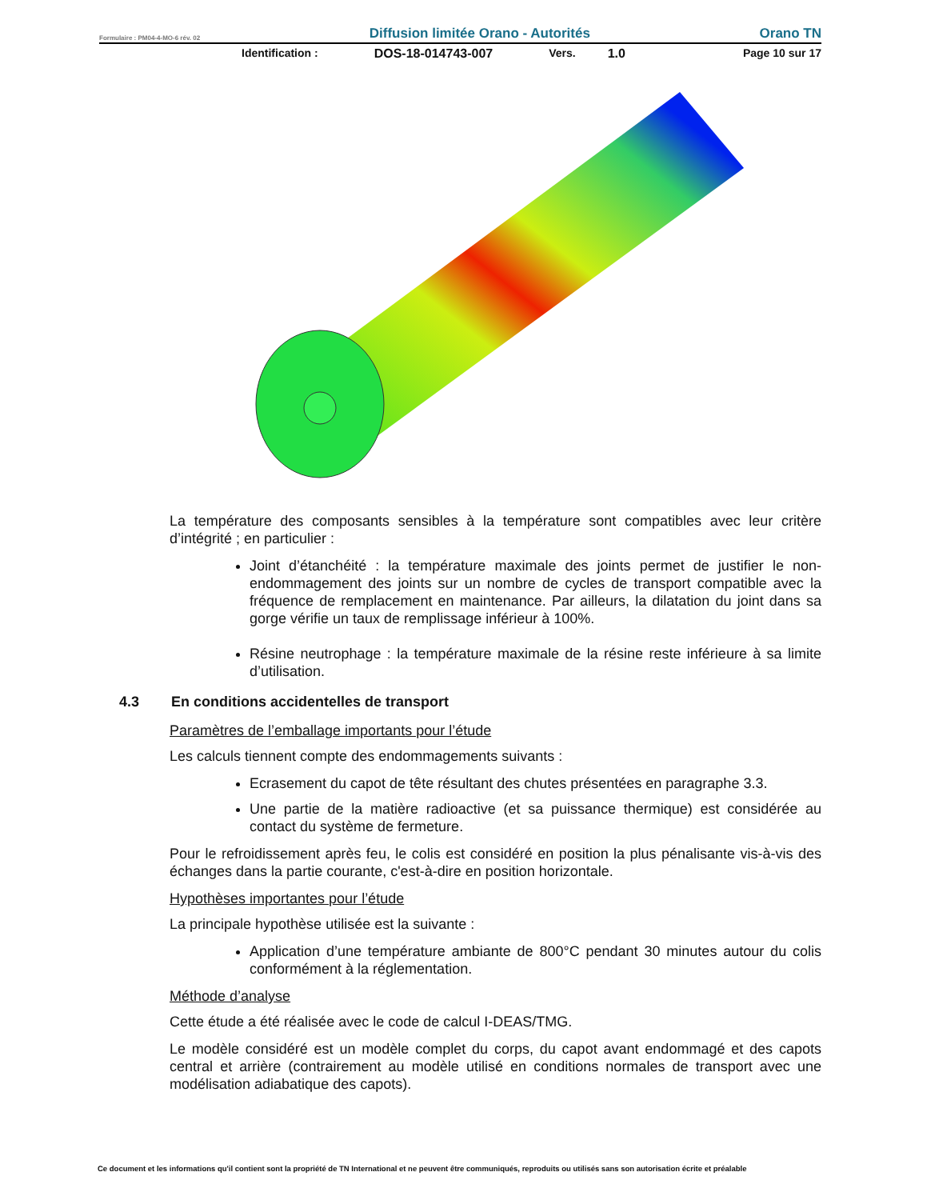Formulaire : PM04-4-MO-6 rév. 02 Diffusion limitée Orano - Autorités Orano TN
Identification : DOS-18-014743-007 Vers. 1.0 Page 10 sur 17
La température des composants sensibles à la température sont compatibles avec leur critère d’intégrité ; en particulier :
Joint d’étanchéité : la température maximale des joints permet de justifier le non-endommagement des joints sur un nombre de cycles de transport compatible avec la fréquence de remplacement en maintenance. Par ailleurs, la dilatation du joint dans sa gorge vérifie un taux de remplissage inférieur à 100%.
Résine neutrophage : la température maximale de la résine reste inférieure à sa limite d’utilisation.
4.3 En conditions accidentelles de transport
Paramètres de l’emballage importants pour l’étude
Les calculs tiennent compte des endommagements suivants :
Ecrasement du capot de tête résultant des chutes présentées en paragraphe 3.3.
Une partie de la matière radioactive (et sa puissance thermique) est considérée au contact du système de fermeture.
Pour le refroidissement après feu, le colis est considéré en position la plus pénalisante vis-à-vis des échanges dans la partie courante, c'est-à-dire en position horizontale.
Hypothèses importantes pour l’étude
La principale hypothèse utilisée est la suivante :
Application d’une température ambiante de 800°C pendant 30 minutes autour du colis conformément à la réglementation.
Méthode d’analyse
Cette étude a été réalisée avec le code de calcul I-DEAS/TMG.
Le modèle considéré est un modèle complet du corps, du capot avant endommagé et des capots central et arrière (contrairement au modèle utilisé en conditions normales de transport avec une modélisation adiabatique des capots).
Ce document et les informations qu'il contient sont la propriété de TN International et ne peuvent être communiqués, reproduits ou utilisés sans son autorisation écrite et préalable